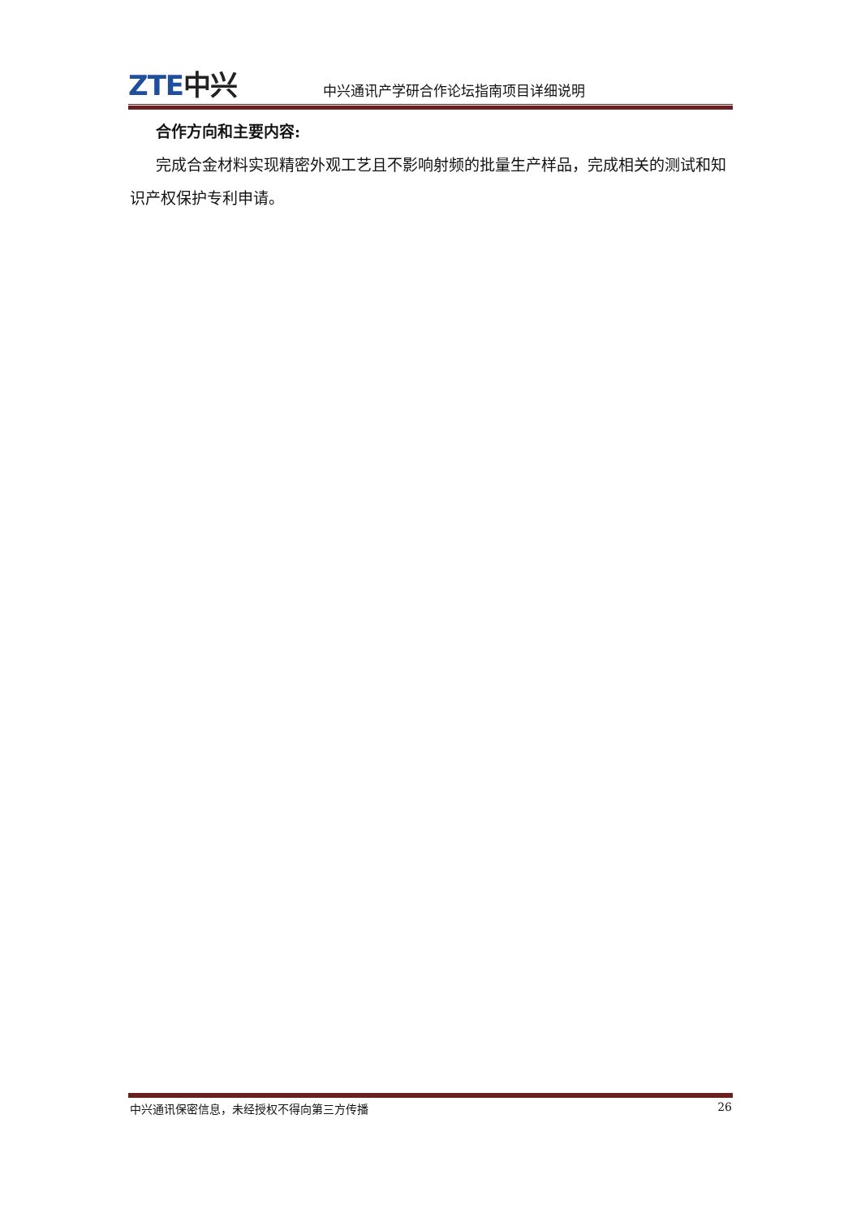ZTE中兴
中兴通讯产学研合作论坛指南项目详细说明
合作方向和主要内容:
完成合金材料实现精密外观工艺且不影响射频的批量生产样品，完成相关的测试和知识产权保护专利申请。
中兴通讯保密信息，未经授权不得向第三方传播 26